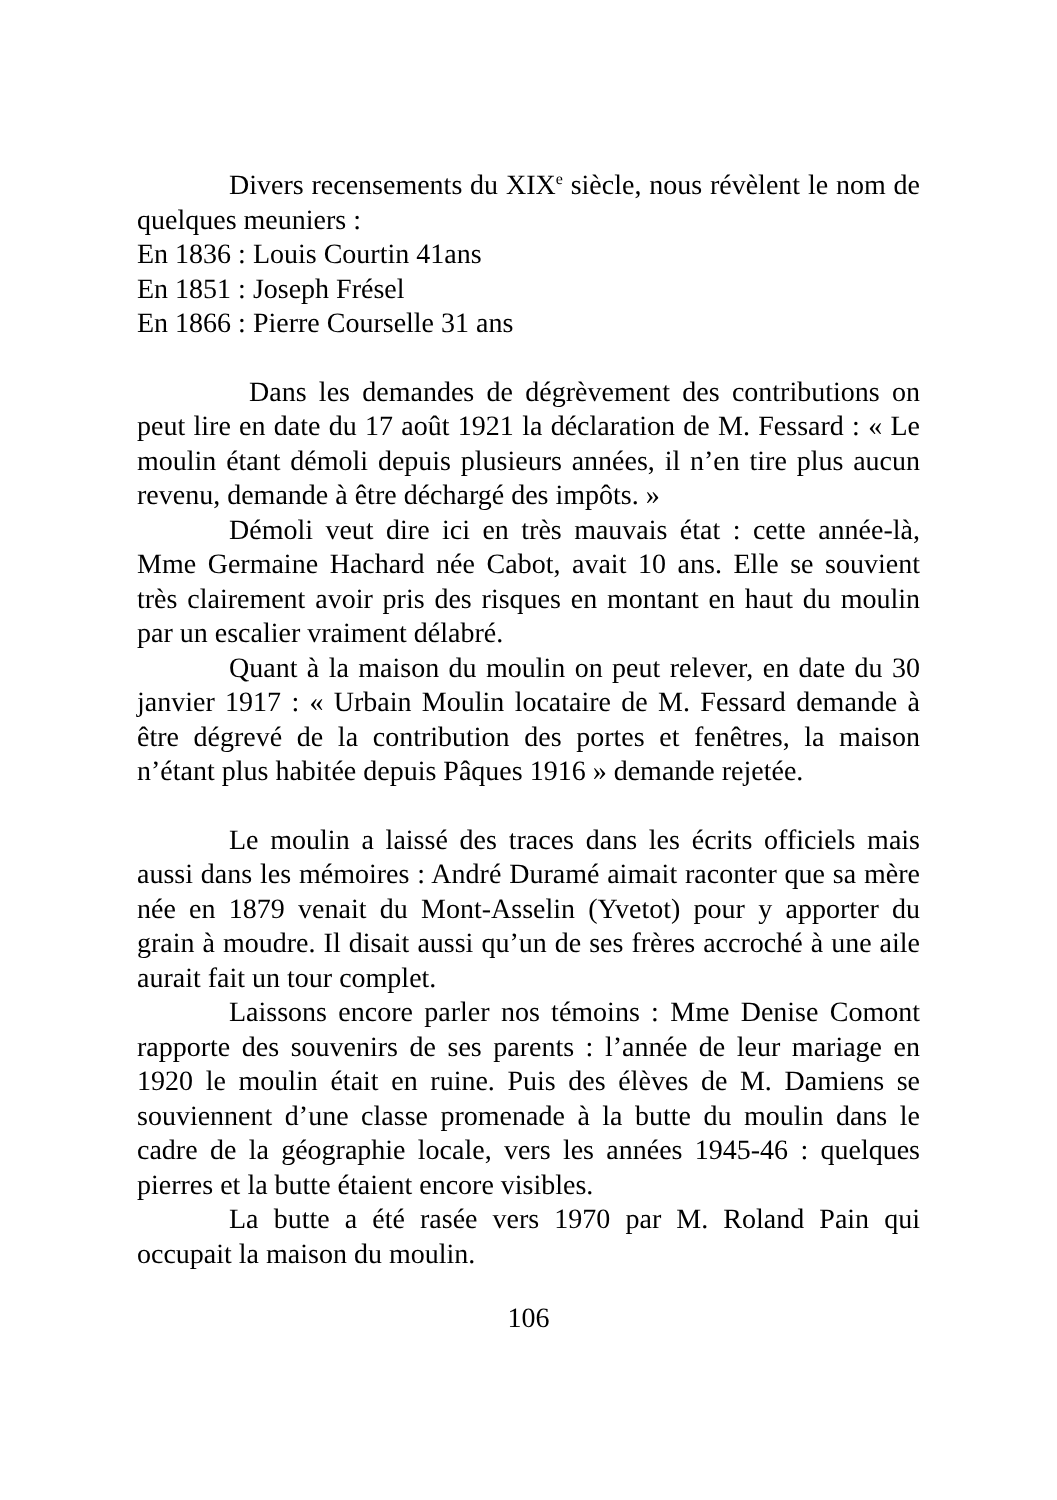Divers recensements du XIX<sup>e</sup> siècle, nous révèlent le nom de quelques meuniers :
En 1836 : Louis Courtin 41ans
En 1851 : Joseph Frésel
En 1866 : Pierre Courselle 31 ans
Dans les demandes de dégrèvement des contributions on peut lire en date du 17 août 1921 la déclaration de M. Fessard : « Le moulin étant démoli depuis plusieurs années, il n’en tire plus aucun revenu, demande à être déchargé des impôts. »
Démoli veut dire ici en très mauvais état : cette année-là, Mme Germaine Hachard née Cabot, avait 10 ans. Elle se souvient très clairement avoir pris des risques en montant en haut du moulin par un escalier vraiment délabré.
Quant à la maison du moulin on peut relever, en date du 30 janvier 1917 : « Urbain Moulin locataire de M. Fessard demande à être dégrevé de la contribution des portes et fenêtres, la maison n’étant plus habitée depuis Pâques 1916 » demande rejetée.
Le moulin a laissé des traces dans les écrits officiels mais aussi dans les mémoires : André Duramé aimait raconter que sa mère née en 1879 venait du Mont-Asselin (Yvetot) pour y apporter du grain à moudre. Il disait aussi qu’un de ses frères accroché à une aile aurait fait un tour complet.
Laissons encore parler nos témoins : Mme Denise Comont rapporte des souvenirs de ses parents : l’année de leur mariage en 1920 le moulin était en ruine. Puis des élèves de M. Damiens se souviennent d’une classe promenade à la butte du moulin dans le cadre de la géographie locale, vers les années 1945-46 : quelques pierres et la butte étaient encore visibles.
La butte a été rasée vers 1970 par M. Roland Pain qui occupait la maison du moulin.
106